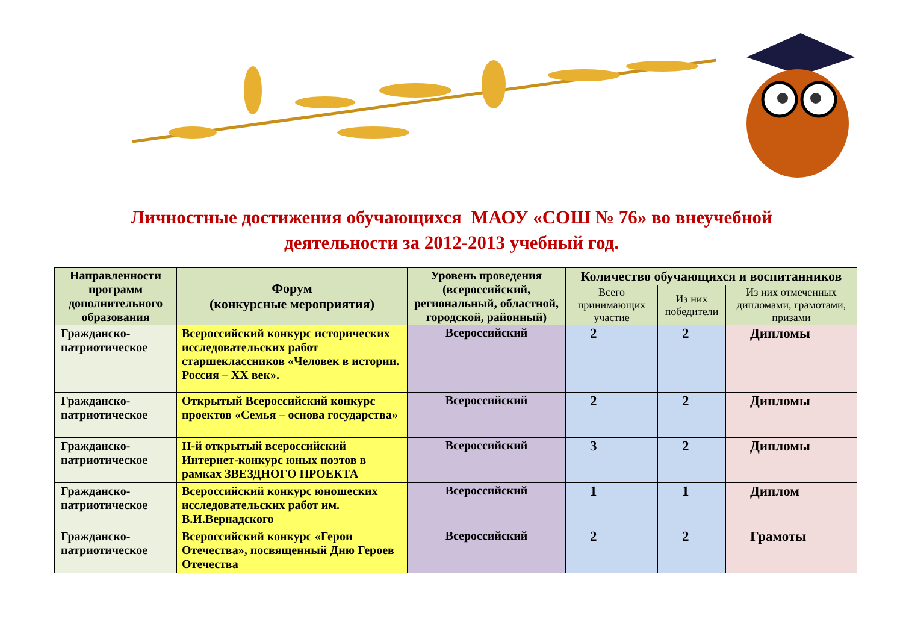Личностные достижения обучающихся МАОУ «СОШ № 76» во внеучебной
деятельности за 2012-2013 учебный год.
| Направленности программ дополнительного образования | Форум (конкурсные мероприятия) | Уровень проведения (всероссийский, региональный, областной, городской, районный) | Количество обучающихся и воспитанников | | |
| --- | --- | --- | --- | --- | --- |
| | | | Всего принимающих участие | Из них победители | Из них отмеченных дипломами, грамотами, призами |
| Гражданско-патриотическое | Всероссийский конкурс исторических исследовательских работ старшеклассников «Человек в истории. Россия – XX век». | Всероссийский | 2 | 2 | Дипломы |
| Гражданско-патриотическое | Открытый Всероссийский конкурс проектов «Семья – основа государства» | Всероссийский | 2 | 2 | Дипломы |
| Гражданско-патриотическое | II-й открытый всероссийский Интернет-конкурс юных поэтов в рамках ЗВЕЗДНОГО ПРОЕКТА | Всероссийский | 3 | 2 | Дипломы |
| Гражданско-патриотическое | Всероссийский конкурс юношеских исследовательских работ им. В.И.Вернадского | Всероссийский | 1 | 1 | Диплом |
| Гражданско-патриотическое | Всероссийский конкурс «Герои Отечества», посвященный Дню Героев Отечества | Всероссийский | 2 | 2 | Грамоты |